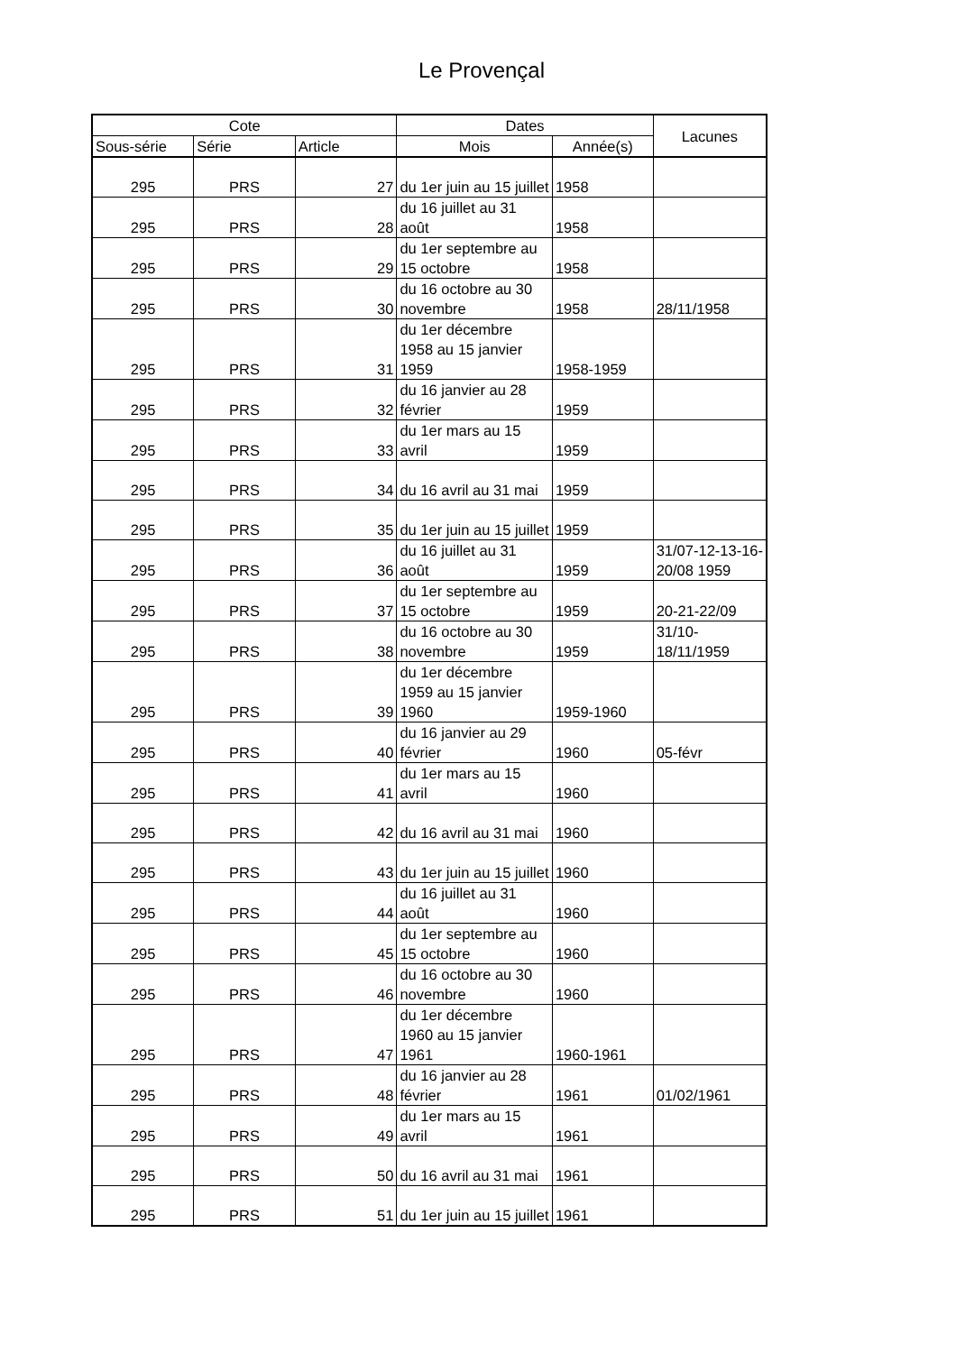Le Provençal
| Cote | | | Dates | | Lacunes |
| --- | --- | --- | --- | --- | --- |
| Sous-série | Série | Article | Mois | Année(s) | |
| 295 | PRS | 27 | du 1er juin au 15 juillet | 1958 | |
| 295 | PRS | 28 | du 16 juillet au 31 août | 1958 | |
| 295 | PRS | 29 | du 1er septembre au 15 octobre | 1958 | |
| 295 | PRS | 30 | du 16 octobre au 30 novembre | 1958 | 28/11/1958 |
| 295 | PRS | 31 | du 1er décembre 1958 au 15 janvier 1959 | 1958-1959 | |
| 295 | PRS | 32 | du 16 janvier au 28 février | 1959 | |
| 295 | PRS | 33 | du 1er mars au 15 avril | 1959 | |
| 295 | PRS | 34 | du 16 avril au 31 mai | 1959 | |
| 295 | PRS | 35 | du 1er juin au 15 juillet | 1959 | |
| 295 | PRS | 36 | du 16 juillet au 31 août | 1959 | 31/07-12-13-16-20/08 1959 |
| 295 | PRS | 37 | du 1er septembre au 15 octobre | 1959 | 20-21-22/09 |
| 295 | PRS | 38 | du 16 octobre au 30 novembre | 1959 | 31/10-18/11/1959 |
| 295 | PRS | 39 | du 1er décembre 1959 au 15 janvier 1960 | 1959-1960 | |
| 295 | PRS | 40 | du 16 janvier au 29 février | 1960 | 05-févr |
| 295 | PRS | 41 | du 1er mars au 15 avril | 1960 | |
| 295 | PRS | 42 | du 16 avril au 31 mai | 1960 | |
| 295 | PRS | 43 | du 1er juin au 15 juillet | 1960 | |
| 295 | PRS | 44 | du 16 juillet au 31 août | 1960 | |
| 295 | PRS | 45 | du 1er septembre au 15 octobre | 1960 | |
| 295 | PRS | 46 | du 16 octobre au 30 novembre | 1960 | |
| 295 | PRS | 47 | du 1er décembre 1960 au 15 janvier 1961 | 1960-1961 | |
| 295 | PRS | 48 | du 16 janvier au 28 février | 1961 | 01/02/1961 |
| 295 | PRS | 49 | du 1er mars au 15 avril | 1961 | |
| 295 | PRS | 50 | du 16 avril au 31 mai | 1961 | |
| 295 | PRS | 51 | du 1er juin au 15 juillet | 1961 | |